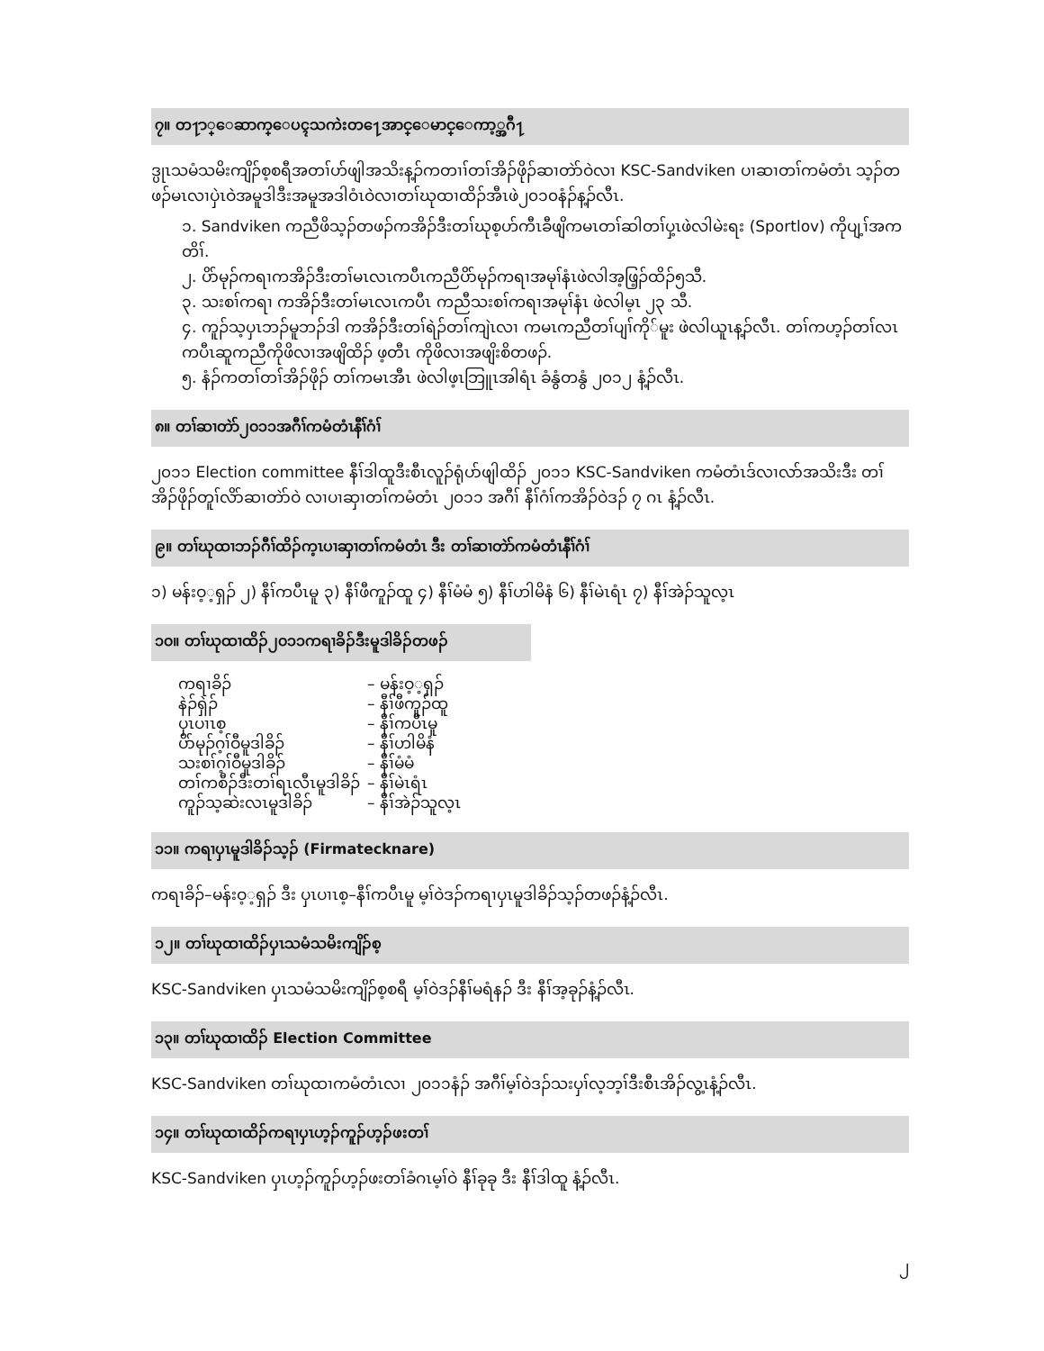၇။ တ႑ာ္ေဆာက္ေပၚသကဲးတ႑ေအာင္ေမာင္ေကာ့္အဂီ႑
ဒ္ပုၤသမံသမိးကျိၣ်စ့စရီအတၢ်ဟ်ဖျါအသိးန့ၣ်ကတၢၢ်တၢ်အိၣ်ဖိုၣ်ဆၢတဲာ်ဝဲလၢ KSC-Sandviken ပၢဆၢတၢ်ကမံတံၤ သ့ၣ်တဖၣ်မၤလၢပှဲၤဝဲအမူဒါဒီးအမူအဒါဝံၤဝဲလၢတၢ်ဃုထၢထိၣ်အီၤဖဲ၂၀၁၀နံၣ်န့ၣ်လီၤ.
၁. Sandviken ကညီဖိသ့ၣ်တဖၣ်ကအိၣ်ဒီးတၢ်ဃုစ့ဟ်ကီၤခီဖျိကမၤတၢ်ဆါတၢ်ပှ့ၤဖဲလါမဲးရး (Sportlov) ကိုပျ့ၢ်အကတိၢ်.
၂. ပိာ်မုၣ်ကရၢကအိၣ်ဒီးတၢ်မၤလၤကပီၤကညီပိာ်မုၣ်ကရၢအမုၢ်နံၤဖဲလါအ့ဖြ့ၣ်ထိၣ်၅သီ.
၃. သးစၢ်ကရၢ ကအိၣ်ဒီးတၢ်မၤလၤကပီၤ ကညီသးစၢ်ကရၢအမုၢ်နံၤ ဖဲလါမ့ၤ ၂၃ သီ.
၄. ကူၣ်သ့ပှၤဘၣ်မူဘၣ်ဒါ ကအိၣ်ဒီးတၢ်ရဲၣ်တၢ်ကျဲၤလၢ ကမၤကညီတၢ်ပျၢ်ကို်မူး ဖဲလါယူၤန့ၣ်လီၤ. တၢ်ကဟ့ၣ်တၢ်လၤကပီၤဆူကညီကိုဖိလၢအဖျိထိၣ် ဖ့တီၤ ကိုဖိလၢအဖျိးစိတဖၣ်.
၅. နံၣ်ကတၢ်တၢ်အိၣ်ဖိုၣ် တၢ်ကမၤအီၤ ဖဲလါဖ့ၤဘြူၤအါရံၤ ခံနွံတနွံ ၂၀၁၂ နံ့ၣ်လီၤ.
၈။ တၢ်ဆၢတဲာ်၂၀၁၁အဂီၢ်ကမံတံၤနီၢ်ဂံၢ်
၂၀၁၁ Election committee နီၢ်ဒါထူဒီးစီၤလူၣ်ရုံပာ်ဖျါထိၣ် ၂၀၁၁ KSC-Sandviken ကမံတံၤဒ်လၢလာ်အသိးဒီး တၢ်အိၣ်ဖိုၣ်တူၢ်လိာ်ဆၢတဲာ်ဝဲ လၢပၢဆှၢတၢ်ကမံတံၤ ၂၀၁၁ အဂီၢ် နီၢ်ဂံၢ်ကအိၣ်ဝဲဒၣ် ၇ ဂၤ နံ့ၣ်လီၤ.
၉။ တၢ်ဃုထၢဘၣ်ဂီၢ်ထိၣ်က့ၤပၢဆှၢတၢ်ကမံတံၤ ဒီး တၢ်ဆၢတဲာ်ကမံတံၤနီၢ်ဂံၢ်
၁) မန်းဝ့့ရှၣ် ၂) နီၢ်ကပီၤမူ ၃) နီၢ်ဖီကူၣ်ထူ ၄) နီၢ်မံမံ ၅) နီၢ်ဟါမိနံ ၆) နီၢ်မဲၤရံၤ ၇) နီၢ်အဲၣ်သူလ့ၤ
၁၀။ တၢ်ဃုထၢထိၣ်၂၀၁၁ကရၢခိၣ်ဒီးမူဒါခိၣ်တဖၣ်
| ကရၢခိၣ် | – မန်းဝ့့ရှၣ် |
| နဲၣ်ရှဲၣ် | – နီၢ်ဖီကူၣ်ထူ |
| ပှၤပၢၤစ့ | – နီၢ်ကပီၤမူ |
| ပိာ်မုၣ်ဂ့ၢ်ဝီမူဒါခိၣ် | – နီၢ်ဟါမိနံ |
| သးစၢ်ဂ့ၢ်ဝီမူဒါခိၣ် | – နီၢ်မံမံ |
| တၢ်ကစီၣ်ဒီးတၢ်ရၤလီၤမူဒါခိၣ် | – နီၢ်မဲၤရံၤ |
| ကူၣ်သ့ဆဲးလၤမူဒါခိၣ် | – နီၢ်အဲၣ်သူလ့ၤ |
၁၁။ ကရၢပှၤမူဒါခိၣ်သ့ၣ် (Firmatecknare)
ကရၢခိၣ်–မန်းဝ့့ရှၣ် ဒီး ပှၤပၢၤစ့–နီၢ်ကပီၤမူ မ့ၢ်ဝဲဒၣ်ကရၢပှၤမူဒါခိၣ်သ့ၣ်တဖၣ်နံ့ၣ်လီၤ.
၁၂။ တၢ်ဃုထၢထိၣ်ပှၤသမံသမိးကျိၣ်စ့
KSC-Sandviken ပှၤသမံသမိးကျိၣ်စ့စရီ မ့ၢ်ဝဲဒၣ်နီၢ်မရံနၣ် ဒီး နီၢ်အ့ခုၣ်နံ့ၣ်လီၤ.
၁၃။ တၢ်ဃုထၢထိၣ် Election Committee
KSC-Sandviken တၢ်ဃုထၢကမံတံၤလၢ ၂၀၁၁နံၣ် အဂီၢ်မ့ၢ်ဝဲဒၣ်သးပှၢ်လ့ဘ့ၢ်ဒီးစီၤအိၣ်လွ့ၤနံ့ၣ်လီၤ.
၁၄။ တၢ်ဃုထၢထိၣ်ကရၢပှၤဟ့ၣ်ကူၣ်ဟ့ၣ်ဖးတၢ်
KSC-Sandviken ပှၤဟ့ၣ်ကူၣ်ဟ့ၣ်ဖးတၢ်ခံဂၤမ့ၢ်ဝဲ နီၢ်ခုခု ဒီး နီၢ်ဒါထူ နံ့ၣ်လီၤ.
၂